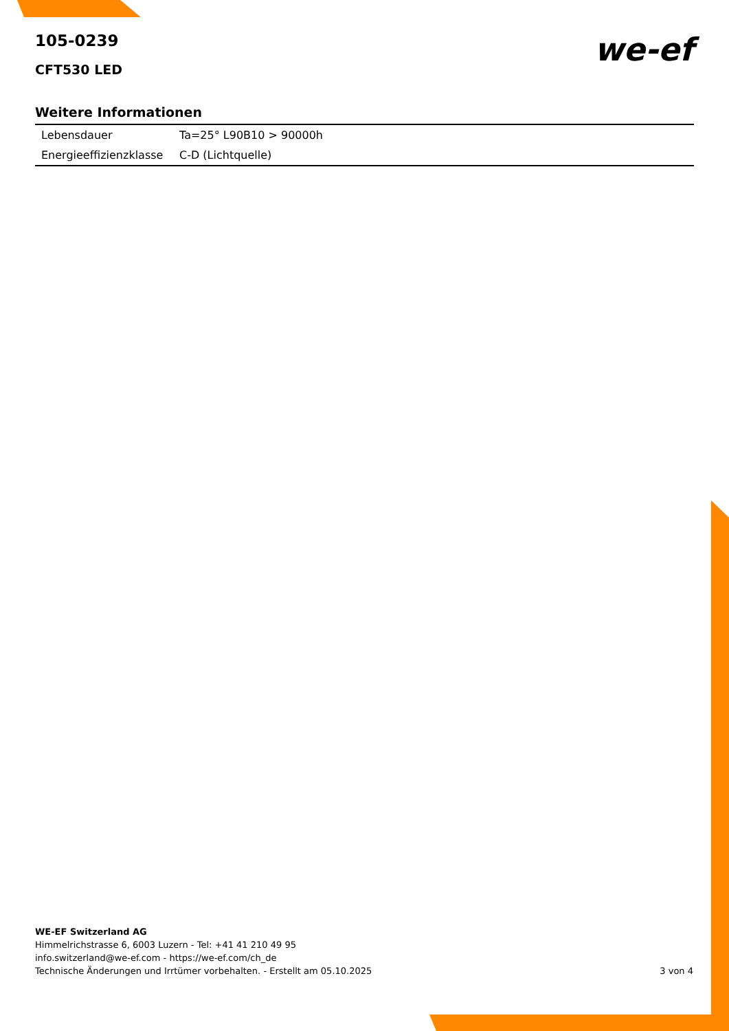105-0239
CFT530 LED
we-ef
Weitere Informationen
| Lebensdauer | Ta=25° L90B10 > 90000h |
| Energieeffizienzklasse | C-D (Lichtquelle) |
WE-EF Switzerland AG
Himmelrichstrasse 6, 6003 Luzern - Tel: +41 41 210 49 95
info.switzerland@we-ef.com - https://we-ef.com/ch_de
Technische Änderungen und Irrtümer vorbehalten. - Erstellt am 05.10.2025 3 von 4